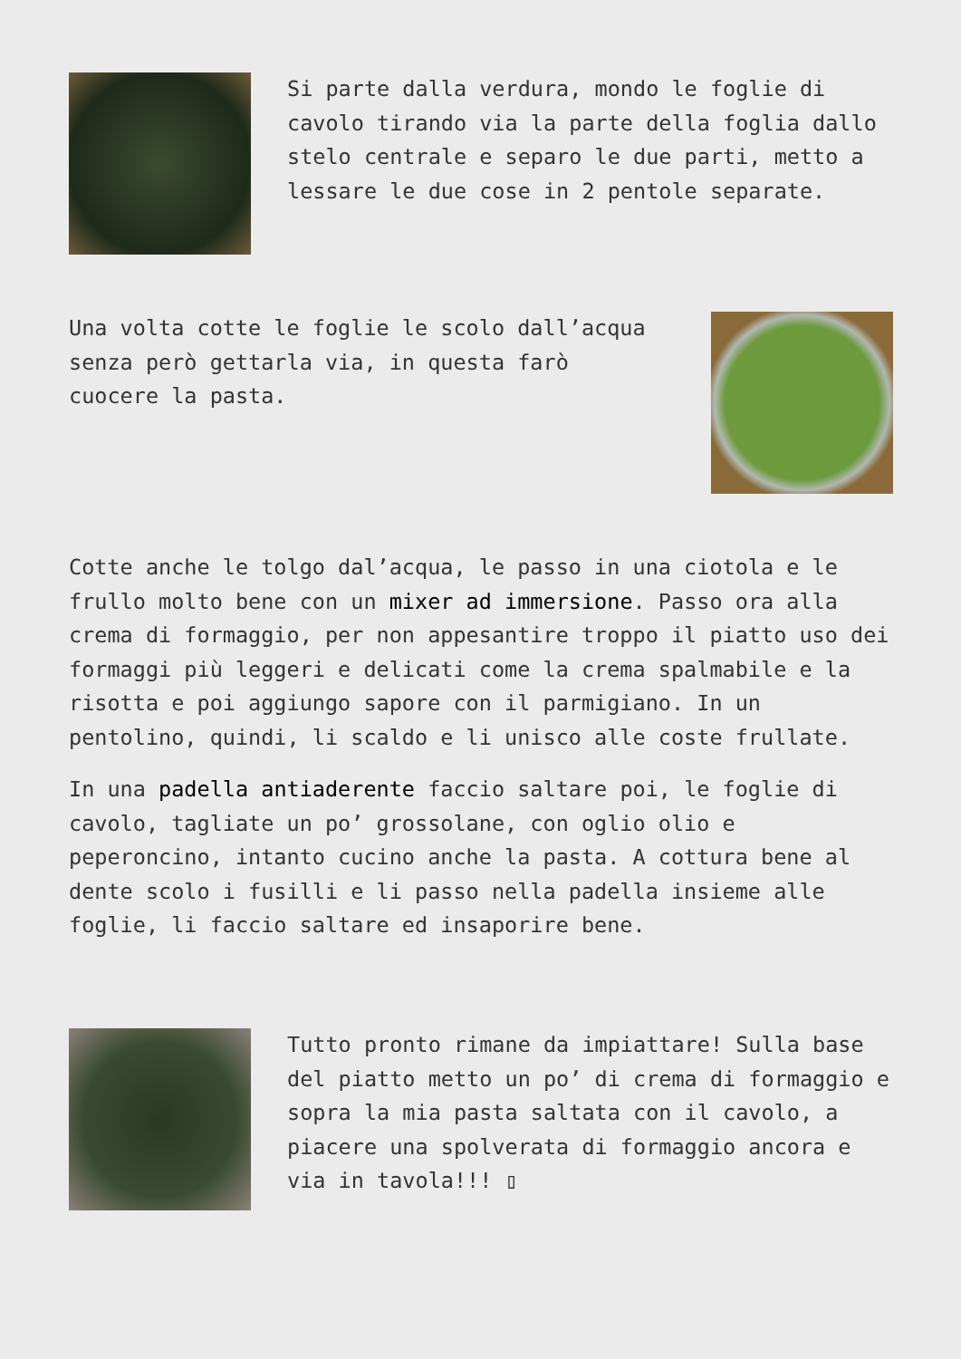Si parte dalla verdura, mondo le foglie di cavolo tirando via la parte della foglia dallo stelo centrale e separo le due parti, metto a lessare le due cose in 2 pentole separate.
Una volta cotte le foglie le scolo dall’acqua senza però gettarla via, in questa farò cuocere la pasta.
Cotte anche le tolgo dal’acqua, le passo in una ciotola e le frullo molto bene con un mixer ad immersione. Passo ora alla crema di formaggio, per non appesantire troppo il piatto uso dei formaggi più leggeri e delicati come la crema spalmabile e la risotta e poi aggiungo sapore con il parmigiano. In un pentolino, quindi, li scaldo e li unisco alle coste frullate.
In una padella antiaderente faccio saltare poi, le foglie di cavolo, tagliate un po’ grossolane, con oglio olio e peperoncino, intanto cucino anche la pasta. A cottura bene al dente scolo i fusilli e li passo nella padella insieme alle foglie, li faccio saltare ed insaporire bene.
Tutto pronto rimane da impiattare! Sulla base del piatto metto un po’ di crema di formaggio e sopra la mia pasta saltata con il cavolo, a piacere una spolverata di formaggio ancora e via in tavola!!! ▯